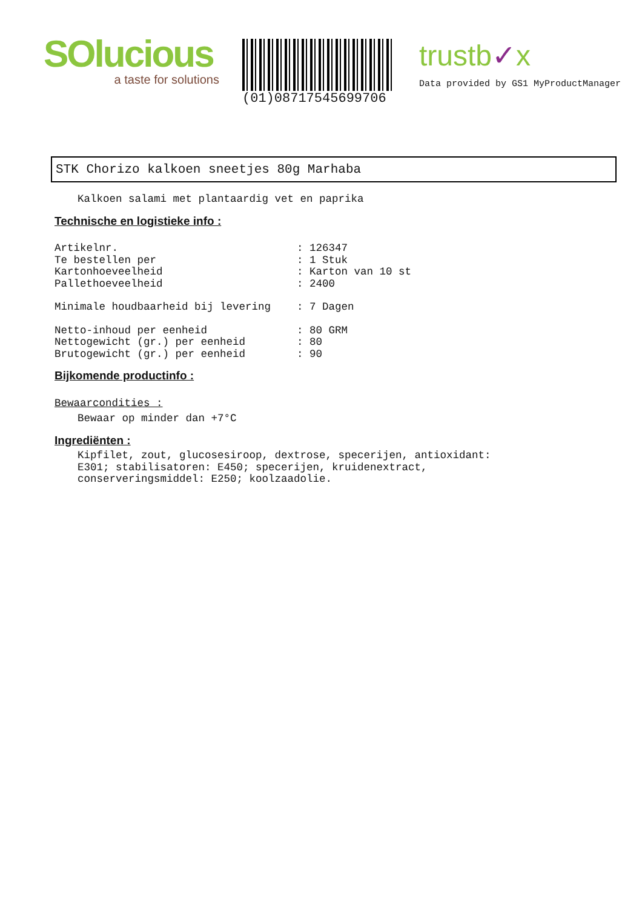SOlucious
a taste for solutions
(01)08717545699706
trustb✓x
Data provided by GS1 MyProductManager
STK Chorizo kalkoen sneetjes 80g Marhaba
Kalkoen salami met plantaardig vet en paprika
Technische en logistieke info :
Artikelnr.: 126347
Te bestellen per: 1 Stuk
Kartonhoeveelheid: Karton van 10 st
Pallethoeveelheid: 2400
Minimale houdbaarheid bij levering: 7 Dagen
Netto-inhoud per eenheid: 80 GRM
Nettogewicht (gr.) per eenheid: 80
Brutogewicht (gr.) per eenheid: 90
Bijkomende productinfo :
Bewaarcondities :
Bewaar op minder dan +7°C
Ingrediënten :
Kipfilet, zout, glucosesiroop, dextrose, specerijen, antioxidant:
E301; stabilisatoren: E450; specerijen, kruidenextract,
conserveringsmiddel: E250; koolzaadolie.